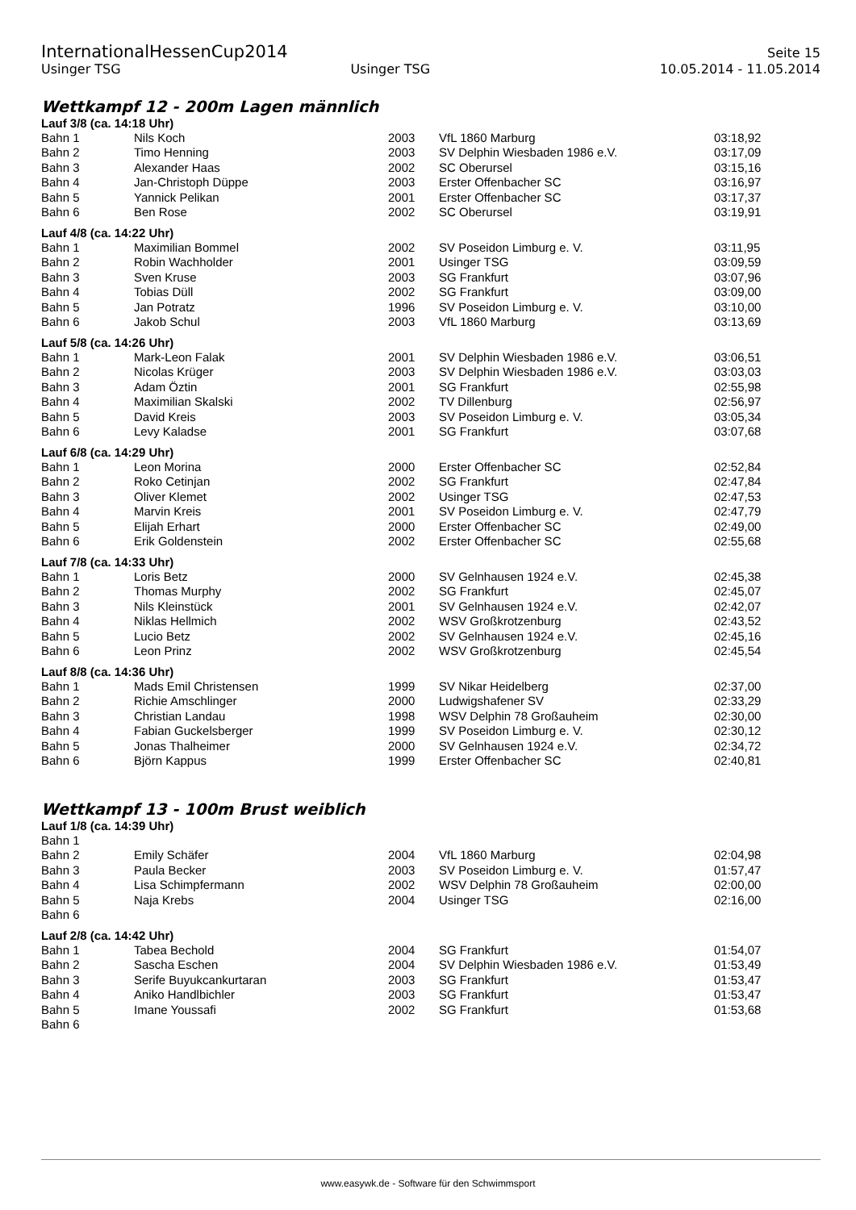InternationalHessenCup2014 Seite 15
Usinger TSG Usinger TSG 10.05.2014 - 11.05.2014
Wettkampf 12 - 200m Lagen männlich
Lauf 3/8 (ca. 14:18 Uhr)
| Bahn 1 | Nils Koch | 2003 | VfL 1860 Marburg | 03:18,92 |
| Bahn 2 | Timo Henning | 2003 | SV Delphin Wiesbaden 1986 e.V. | 03:17,09 |
| Bahn 3 | Alexander Haas | 2002 | SC Oberursel | 03:15,16 |
| Bahn 4 | Jan-Christoph Düppe | 2003 | Erster Offenbacher SC | 03:16,97 |
| Bahn 5 | Yannick Pelikan | 2001 | Erster Offenbacher SC | 03:17,37 |
| Bahn 6 | Ben Rose | 2002 | SC Oberursel | 03:19,91 |
Lauf 4/8 (ca. 14:22 Uhr)
| Bahn 1 | Maximilian Bommel | 2002 | SV Poseidon Limburg e. V. | 03:11,95 |
| Bahn 2 | Robin Wachholder | 2001 | Usinger TSG | 03:09,59 |
| Bahn 3 | Sven Kruse | 2003 | SG Frankfurt | 03:07,96 |
| Bahn 4 | Tobias Düll | 2002 | SG Frankfurt | 03:09,00 |
| Bahn 5 | Jan Potratz | 1996 | SV Poseidon Limburg e. V. | 03:10,00 |
| Bahn 6 | Jakob Schul | 2003 | VfL 1860 Marburg | 03:13,69 |
Lauf 5/8 (ca. 14:26 Uhr)
| Bahn 1 | Mark-Leon Falak | 2001 | SV Delphin Wiesbaden 1986 e.V. | 03:06,51 |
| Bahn 2 | Nicolas Krüger | 2003 | SV Delphin Wiesbaden 1986 e.V. | 03:03,03 |
| Bahn 3 | Adam Öztin | 2001 | SG Frankfurt | 02:55,98 |
| Bahn 4 | Maximilian Skalski | 2002 | TV Dillenburg | 02:56,97 |
| Bahn 5 | David Kreis | 2003 | SV Poseidon Limburg e. V. | 03:05,34 |
| Bahn 6 | Levy Kaladse | 2001 | SG Frankfurt | 03:07,68 |
Lauf 6/8 (ca. 14:29 Uhr)
| Bahn 1 | Leon Morina | 2000 | Erster Offenbacher SC | 02:52,84 |
| Bahn 2 | Roko Cetinjan | 2002 | SG Frankfurt | 02:47,84 |
| Bahn 3 | Oliver Klemet | 2002 | Usinger TSG | 02:47,53 |
| Bahn 4 | Marvin Kreis | 2001 | SV Poseidon Limburg e. V. | 02:47,79 |
| Bahn 5 | Elijah Erhart | 2000 | Erster Offenbacher SC | 02:49,00 |
| Bahn 6 | Erik Goldenstein | 2002 | Erster Offenbacher SC | 02:55,68 |
Lauf 7/8 (ca. 14:33 Uhr)
| Bahn 1 | Loris Betz | 2000 | SV Gelnhausen 1924 e.V. | 02:45,38 |
| Bahn 2 | Thomas Murphy | 2002 | SG Frankfurt | 02:45,07 |
| Bahn 3 | Nils Kleinstück | 2001 | SV Gelnhausen 1924 e.V. | 02:42,07 |
| Bahn 4 | Niklas Hellmich | 2002 | WSV Großkrotzenburg | 02:43,52 |
| Bahn 5 | Lucio Betz | 2002 | SV Gelnhausen 1924 e.V. | 02:45,16 |
| Bahn 6 | Leon Prinz | 2002 | WSV Großkrotzenburg | 02:45,54 |
Lauf 8/8 (ca. 14:36 Uhr)
| Bahn 1 | Mads Emil Christensen | 1999 | SV Nikar Heidelberg | 02:37,00 |
| Bahn 2 | Richie Amschlinger | 2000 | Ludwigshafener SV | 02:33,29 |
| Bahn 3 | Christian Landau | 1998 | WSV Delphin 78 Großauheim | 02:30,00 |
| Bahn 4 | Fabian Guckelsberger | 1999 | SV Poseidon Limburg e. V. | 02:30,12 |
| Bahn 5 | Jonas Thalheimer | 2000 | SV Gelnhausen 1924 e.V. | 02:34,72 |
| Bahn 6 | Björn Kappus | 1999 | Erster Offenbacher SC | 02:40,81 |
Wettkampf 13 - 100m Brust weiblich
Lauf 1/8 (ca. 14:39 Uhr)
| Bahn 1 | | | | |
| Bahn 2 | Emily Schäfer | 2004 | VfL 1860 Marburg | 02:04,98 |
| Bahn 3 | Paula Becker | 2003 | SV Poseidon Limburg e. V. | 01:57,47 |
| Bahn 4 | Lisa Schimpfermann | 2002 | WSV Delphin 78 Großauheim | 02:00,00 |
| Bahn 5 | Naja Krebs | 2004 | Usinger TSG | 02:16,00 |
| Bahn 6 | | | | |
Lauf 2/8 (ca. 14:42 Uhr)
| Bahn 1 | Tabea Bechold | 2004 | SG Frankfurt | 01:54,07 |
| Bahn 2 | Sascha Eschen | 2004 | SV Delphin Wiesbaden 1986 e.V. | 01:53,49 |
| Bahn 3 | Serife Buyukcankurtaran | 2003 | SG Frankfurt | 01:53,47 |
| Bahn 4 | Aniko Handlbichler | 2003 | SG Frankfurt | 01:53,47 |
| Bahn 5 | Imane Youssafi | 2002 | SG Frankfurt | 01:53,68 |
| Bahn 6 | | | | |
www.easywk.de - Software für den Schwimmsport